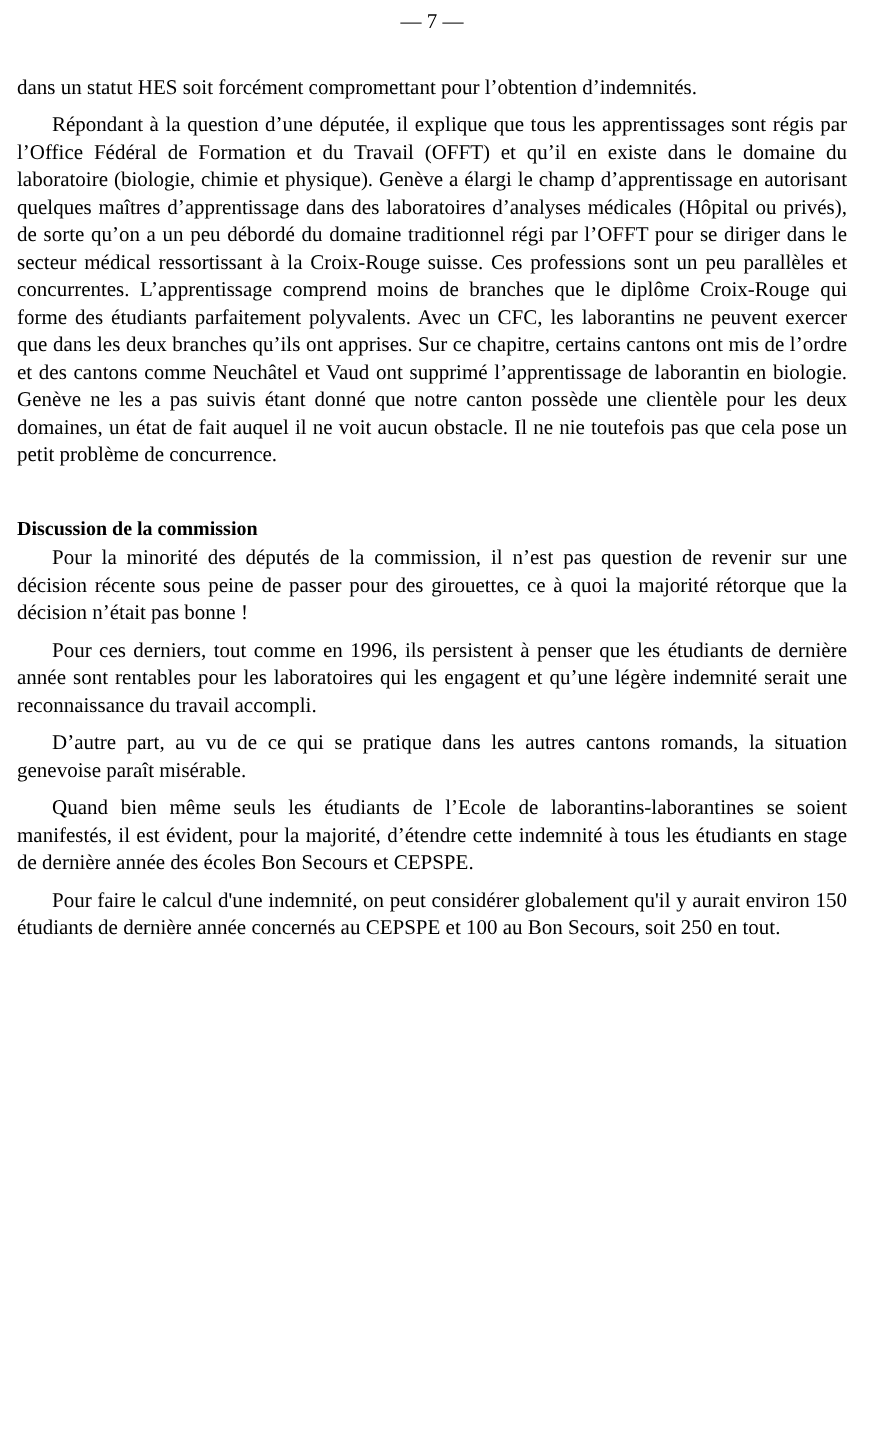— 7 —
dans un statut HES soit forcément compromettant pour l’obtention d’indemnités.
Répondant à la question d’une députée, il explique que tous les apprentissages sont régis par l’Office Fédéral de Formation et du Travail (OFFT) et qu’il en existe dans le domaine du laboratoire (biologie, chimie et physique). Genève a élargi le champ d’apprentissage en autorisant quelques maîtres d’apprentissage dans des laboratoires d’analyses médicales (Hôpital ou privés), de sorte qu’on a un peu débordé du domaine traditionnel régi par l’OFFT pour se diriger dans le secteur médical ressortissant à la Croix-Rouge suisse. Ces professions sont un peu parallèles et concurrentes. L’apprentissage comprend moins de branches que le diplôme Croix-Rouge qui forme des étudiants parfaitement polyvalents. Avec un CFC, les laborantins ne peuvent exercer que dans les deux branches qu’ils ont apprises. Sur ce chapitre, certains cantons ont mis de l’ordre et des cantons comme Neuchâtel et Vaud ont supprimé l’apprentissage de laborantin en biologie. Genève ne les a pas suivis étant donné que notre canton possède une clientèle pour les deux domaines, un état de fait auquel il ne voit aucun obstacle. Il ne nie toutefois pas que cela pose un petit problème de concurrence.
Discussion de la commission
Pour la minorité des députés de la commission, il n’est pas question de revenir sur une décision récente sous peine de passer pour des girouettes, ce à quoi la majorité rétorque que la décision n’était pas bonne !
Pour ces derniers, tout comme en 1996, ils persistent à penser que les étudiants de dernière année sont rentables pour les laboratoires qui les engagent et qu’une légère indemnité serait une reconnaissance du travail accompli.
D’autre part, au vu de ce qui se pratique dans les autres cantons romands, la situation genevoise paraît misérable.
Quand bien même seuls les étudiants de l’Ecole de laborantins-laborantines se soient manifestés, il est évident, pour la majorité, d’étendre cette indemnité à tous les étudiants en stage de dernière année des écoles Bon Secours et CEPSPE.
Pour faire le calcul d'une indemnité, on peut considérer globalement qu'il y aurait environ 150 étudiants de dernière année concernés au CEPSPE et 100 au Bon Secours, soit 250 en tout.